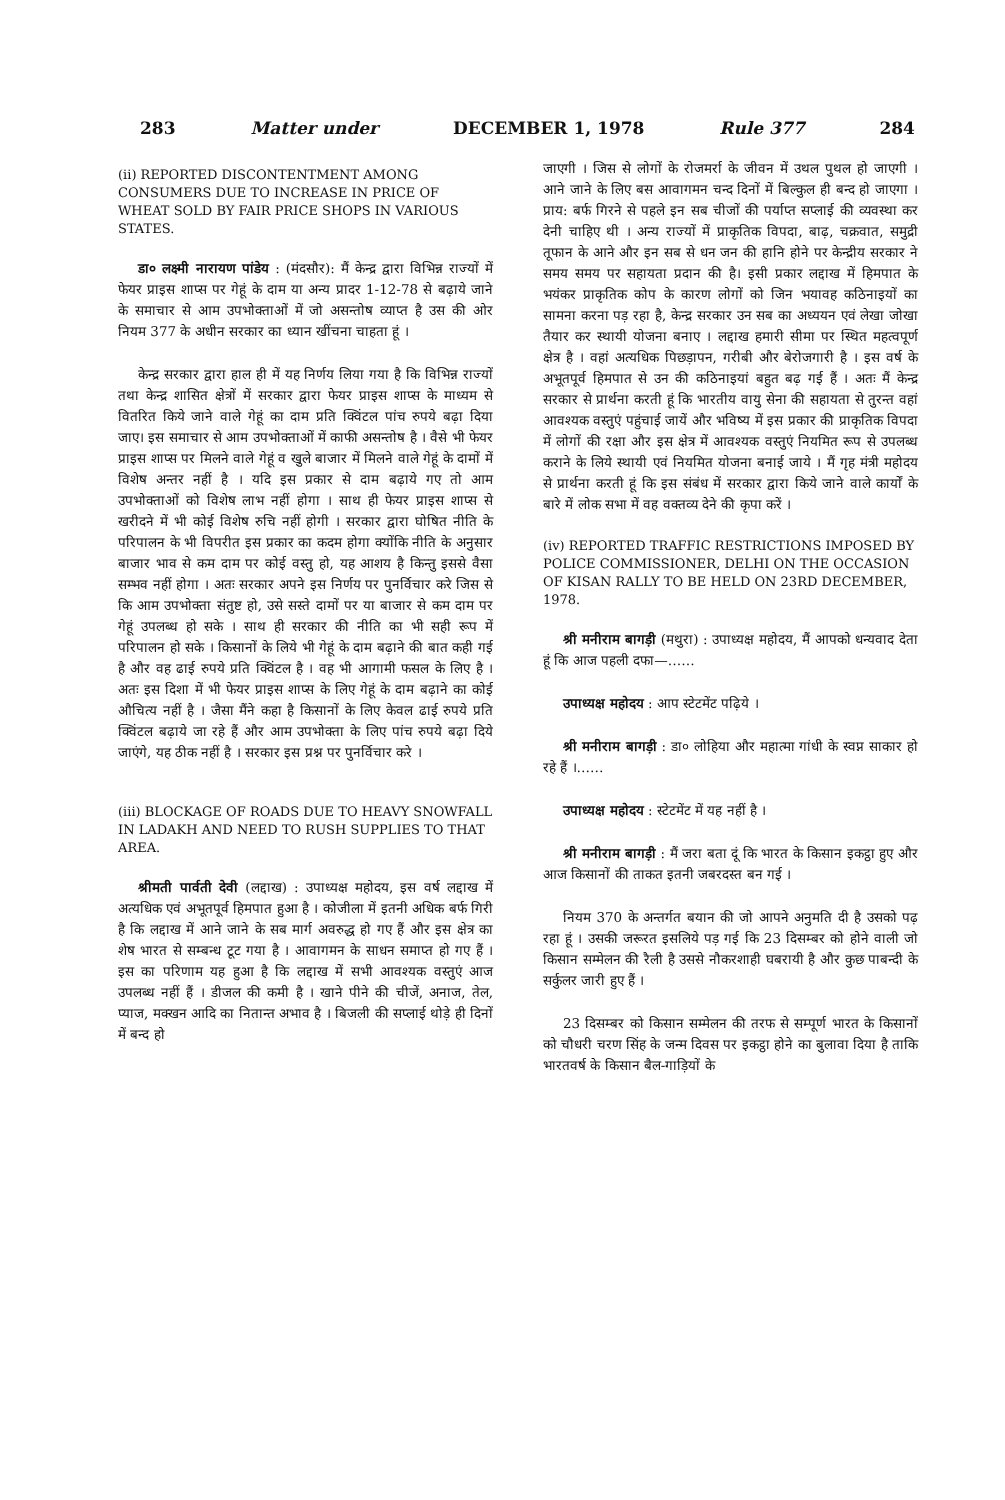283 Matter under DECEMBER 1, 1978 Rule 377 284
(ii) REPORTED DISCONTENTMENT AMONG CONSUMERS DUE TO INCREASE IN PRICE OF WHEAT SOLD BY FAIR PRICE SHOPS IN VARIOUS STATES.
डा० लक्ष्मी नारायण पांडेय : (मंदसौर): मैं केन्द्र द्वारा विभिन्न राज्यों में फेयर प्राइस शाप्स पर गेहूं के दाम या अन्य प्रादर 1-12-78 से बढ़ाये जाने के समाचार से आम उपभोक्ताओं में जो असन्तोष व्याप्त है उस की ओर नियम 377 के अधीन सरकार का ध्यान खींचना चाहता हूं ।
केन्द्र सरकार द्वारा हाल ही में यह निर्णय लिया गया है कि विभिन्न राज्यों तथा केन्द्र शासित क्षेत्रों में सरकार द्वारा फेयर प्राइस शाप्स के माध्यम से वितरित किये जाने वाले गेहूं का दाम प्रति क्विंटल पांच रुपये बढ़ा दिया जाए। इस समाचार से आम उपभोक्ताओं में काफी असन्तोष है । वैसे भी फेयर प्राइस शाप्स पर मिलने वाले गेहूं व खुले बाजार में मिलने वाले गेहूं के दामों में विशेष अन्तर नहीं है । यदि इस प्रकार से दाम बढ़ाये गए तो आम उपभोक्ताओं को विशेष लाभ नहीं होगा । साथ ही फेयर प्राइस शाप्स से खरीदने में भी कोई विशेष रुचि नहीं होगी । सरकार द्वारा घोषित नीति के परिपालन के भी विपरीत इस प्रकार का कदम होगा क्योंकि नीति के अनुसार बाजार भाव से कम दाम पर कोई वस्तु हो, यह आशय है किन्तु इससे वैसा सम्भव नहीं होगा । अतः सरकार अपने इस निर्णय पर पुनर्विचार करे जिस से कि आम उपभोक्ता संतुष्ट हो, उसे सस्ते दामों पर या बाजार से कम दाम पर गेहूं उपलब्ध हो सके । साथ ही सरकार की नीति का भी सही रूप में परिपालन हो सके । किसानों के लिये भी गेहूं के दाम बढ़ाने की बात कही गई है और वह ढाई रुपये प्रति क्विंटल है । वह भी आगामी फसल के लिए है । अतः इस दिशा में भी फेयर प्राइस शाप्स के लिए गेहूं के दाम बढ़ाने का कोई औचित्य नहीं है । जैसा मैंने कहा है किसानों के लिए केवल ढाई रुपये प्रति क्विंटल बढ़ाये जा रहे हैं और आम उपभोक्ता के लिए पांच रुपये बढ़ा दिये जाएंगे, यह ठीक नहीं है । सरकार इस प्रश्न पर पुनर्विचार करे ।
(iii) BLOCKAGE OF ROADS DUE TO HEAVY SNOWFALL IN LADAKH AND NEED TO RUSH SUPPLIES TO THAT AREA.
श्रीमती पार्वती देवी (लद्दाख) : उपाध्यक्ष महोदय, इस वर्ष लद्दाख में अत्यधिक एवं अभूतपूर्व हिमपात हुआ है । कोजीला में इतनी अधिक बर्फ गिरी है कि लद्दाख में आने जाने के सब मार्ग अवरुद्ध हो गए हैं और इस क्षेत्र का शेष भारत से सम्बन्ध टूट गया है । आवागमन के साधन समाप्त हो गए हैं । इस का परिणाम यह हुआ है कि लद्दाख में सभी आवश्यक वस्तुएं आज उपलब्ध नहीं हैं । डीजल की कमी है । खाने पीने की चीजें, अनाज, तेल, प्याज, मक्खन आदि का नितान्त अभाव है । बिजली की सप्लाई थोड़े ही दिनों में बन्द हो
जाएगी । जिस से लोगों के रोजमर्रा के जीवन में उथल पुथल हो जाएगी । आने जाने के लिए बस आवागमन चन्द दिनों में बिल्कुल ही बन्द हो जाएगा । प्राय: बर्फ गिरने से पहले इन सब चीजों की पर्याप्त सप्लाई की व्यवस्था कर देनी चाहिए थी । अन्य राज्यों में प्राकृतिक विपदा, बाढ़, चक्रवात, समुद्री तूफान के आने और इन सब से धन जन की हानि होने पर केन्द्रीय सरकार ने समय समय पर सहायता प्रदान की है। इसी प्रकार लद्दाख में हिमपात के भयंकर प्राकृतिक कोप के कारण लोगों को जिन भयावह कठिनाइयों का सामना करना पड़ रहा है, केन्द्र सरकार उन सब का अध्ययन एवं लेखा जोखा तैयार कर स्थायी योजना बनाए । लद्दाख हमारी सीमा पर स्थित महत्वपूर्ण क्षेत्र है । वहां अत्यधिक पिछड़ापन, गरीबी और बेरोजगारी है । इस वर्ष के अभूतपूर्व हिमपात से उन की कठिनाइयां बहुत बढ़ गई हैं । अतः मैं केन्द्र सरकार से प्रार्थना करती हूं कि भारतीय वायु सेना की सहायता से तुरन्त वहां आवश्यक वस्तुएं पहुंचाई जायें और भविष्य में इस प्रकार की प्राकृतिक विपदा में लोगों की रक्षा और इस क्षेत्र में आवश्यक वस्तुएं नियमित रूप से उपलब्ध कराने के लिये स्थायी एवं नियमित योजना बनाई जाये । मैं गृह मंत्री महोदय से प्रार्थना करती हूं कि इस संबंध में सरकार द्वारा किये जाने वाले कार्यों के बारे में लोक सभा में वह वक्तव्य देने की कृपा करें ।
(iv) REPORTED TRAFFIC RESTRICTIONS IMPOSED BY POLICE COMMISSIONER, DELHI ON THE OCCASION OF KISAN RALLY TO BE HELD ON 23RD DECEMBER, 1978.
श्री मनीराम बागड़ी (मथुरा) : उपाध्यक्ष महोदय, मैं आपको धन्यवाद देता हूं कि आज पहली दफा—……
उपाध्यक्ष महोदय : आप स्टेटमेंट पढ़िये ।
श्री मनीराम बागड़ी : डा० लोहिया और महात्मा गांधी के स्वप्न साकार हो रहे हैं ।……
उपाध्यक्ष महोदय : स्टेटमेंट में यह नहीं है ।
श्री मनीराम बागड़ी : मैं जरा बता दूं कि भारत के किसान इकट्ठा हुए और आज किसानों की ताकत इतनी जबरदस्त बन गई ।
नियम 370 के अन्तर्गत बयान की जो आपने अनुमति दी है उसको पढ़ रहा हूं । उसकी जरूरत इसलिये पड़ गई कि 23 दिसम्बर को होने वाली जो किसान सम्मेलन की रैली है उससे नौकरशाही घबरायी है और कुछ पाबन्दी के सर्कुलर जारी हुए हैं ।
23 दिसम्बर को किसान सम्मेलन की तरफ से सम्पूर्ण भारत के किसानों को चौधरी चरण सिंह के जन्म दिवस पर इकट्ठा होने का बुलावा दिया है ताकि भारतवर्ष के किसान बैल-गाड़ियों के